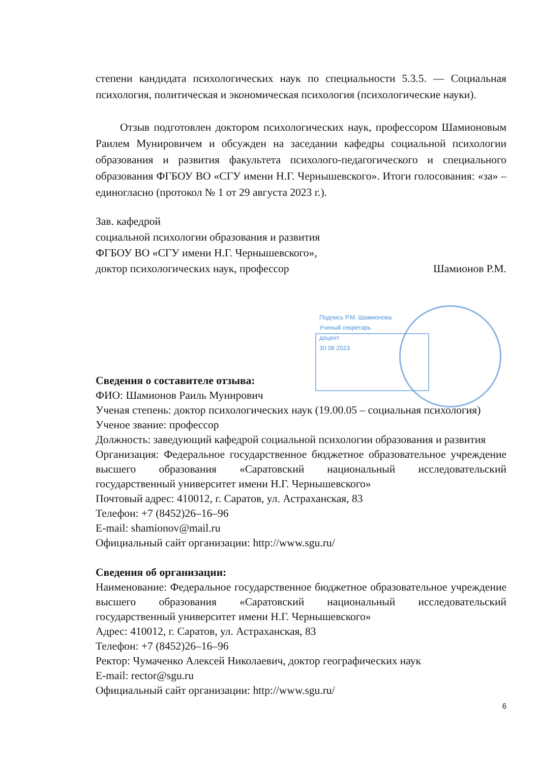степени кандидата психологических наук по специальности 5.3.5. — Социальная психология, политическая и экономическая психология (психологические науки).
Отзыв подготовлен доктором психологических наук, профессором Шамионовым Раилем Мунировичем и обсужден на заседании кафедры социальной психологии образования и развития факультета психолого-педагогического и специального образования ФГБОУ ВО «СГУ имени Н.Г. Чернышевского». Итоги голосования: «за» – единогласно (протокол № 1 от 29 августа 2023 г.).
Зав. кафедрой
социальной психологии образования и развития
ФГБОУ ВО «СГУ имени Н.Г. Чернышевского»,
доктор психологических наук, профессор Шамионов Р.М.
Подпись Р.М. Шамионова
Ученый секретарь
доцент
30 08 2023
Сведения о составителе отзыва:
ФИО: Шамионов Раиль Мунирович
Ученая степень: доктор психологических наук (19.00.05 – социальная психология)
Ученое звание: профессор
Должность: заведующий кафедрой социальной психологии образования и развития
Организация: Федеральное государственное бюджетное образовательное учреждение высшего образования «Саратовский национальный исследовательский государственный университет имени Н.Г. Чернышевского»
Почтовый адрес: 410012, г. Саратов, ул. Астраханская, 83
Телефон: +7 (8452)26–16–96
E-mail: shamionov@mail.ru
Официальный сайт организации: http://www.sgu.ru/
Сведения об организации:
Наименование: Федеральное государственное бюджетное образовательное учреждение высшего образования «Саратовский национальный исследовательский государственный университет имени Н.Г. Чернышевского»
Адрес: 410012, г. Саратов, ул. Астраханская, 83
Телефон: +7 (8452)26–16–96
Ректор: Чумаченко Алексей Николаевич, доктор географических наук
E-mail: rector@sgu.ru
Официальный сайт организации: http://www.sgu.ru/
6